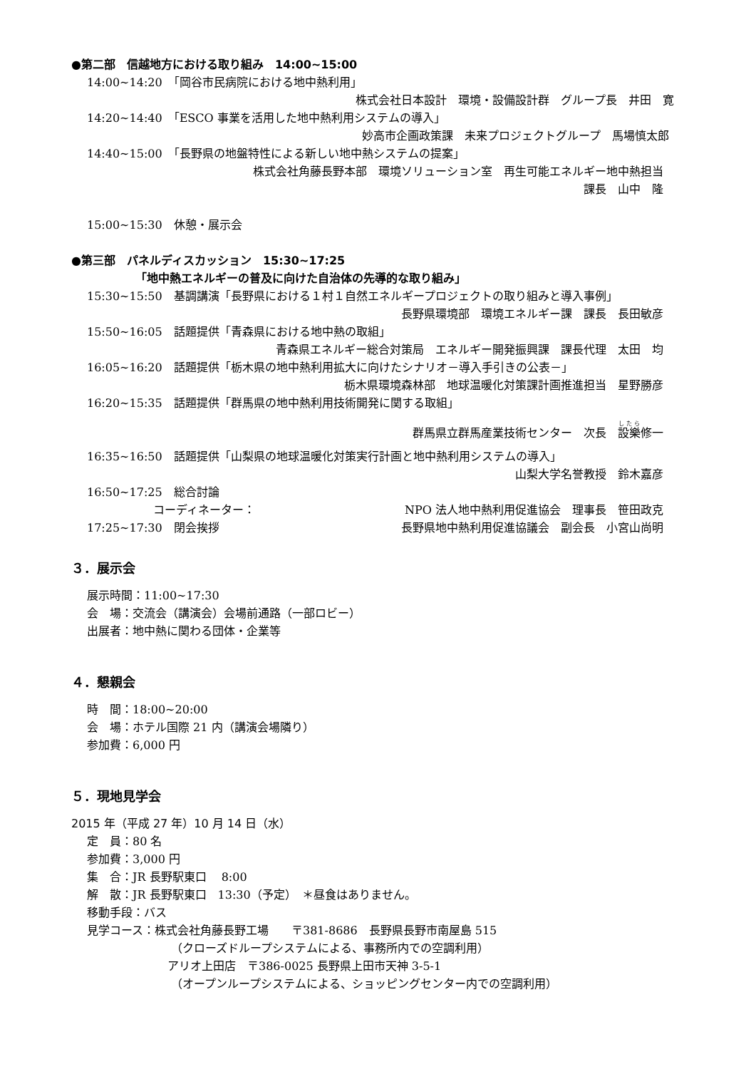●第二部　信越地方における取り組み　14:00~15:00
14:00~14:20　「岡谷市民病院における地中熱利用」
株式会社日本設計　環境・設備設計群　グループ長　井田　寛
14:20~14:40　「ESCO 事業を活用した地中熱利用システムの導入」
妙高市企画政策課　未来プロジェクトグループ　馬場慎太郎
14:40~15:00　「長野県の地盤特性による新しい地中熱システムの提案」
株式会社角藤長野本部　環境ソリューション室　再生可能エネルギー地中熱担当
課長　山中　隆
15:00~15:30　休憩・展示会
●第三部　パネルディスカッション　15:30~17:25
「地中熱エネルギーの普及に向けた自治体の先導的な取り組み」
15:30~15:50　基調講演「長野県における１村１自然エネルギープロジェクトの取り組みと導入事例」
長野県環境部　環境エネルギー課　課長　長田敏彦
15:50~16:05　話題提供「青森県における地中熱の取組」
青森県エネルギー総合対策局　エネルギー開発振興課　課長代理　太田　均
16:05~16:20　話題提供「栃木県の地中熱利用拡大に向けたシナリオ－導入手引きの公表－」
栃木県環境森林部　地球温暖化対策課計画推進担当　星野勝彦
16:20~15:35　話題提供「群馬県の地中熱利用技術開発に関する取組」
群馬県立群馬産業技術センター　次長　設樂修一
16:35~16:50　話題提供「山梨県の地球温暖化対策実行計画と地中熱利用システムの導入」
山梨大学名誉教授　鈴木嘉彦
16:50~17:25　総合討論
コーディネーター： NPO 法人地中熱利用促進協会　理事長　笹田政克
17:25~17:30　閉会挨拶 長野県地中熱利用促進協議会　副会長　小宮山尚明
３．展示会
展示時間：11:00~17:30
会　場：交流会（講演会）会場前通路（一部ロビー）
出展者：地中熱に関わる団体・企業等
４．懇親会
時　間：18:00~20:00
会　場：ホテル国際 21 内（講演会場隣り）
参加費：6,000 円
５．現地見学会
2015 年（平成 27 年）10 月 14 日（水）
定　員：80 名
参加費：3,000 円
集　合：JR 長野駅東口　 8:00
解　散：JR 長野駅東口　13:30（予定）　＊昼食はありません。
移動手段：バス
見学コース：株式会社角藤長野工場　　〒381-8686　長野県長野市南屋島 515
（クローズドループシステムによる、事務所内での空調利用）
アリオ上田店　〒386-0025 長野県上田市天神 3-5-1
（オープンループシステムによる、ショッピングセンター内での空調利用）